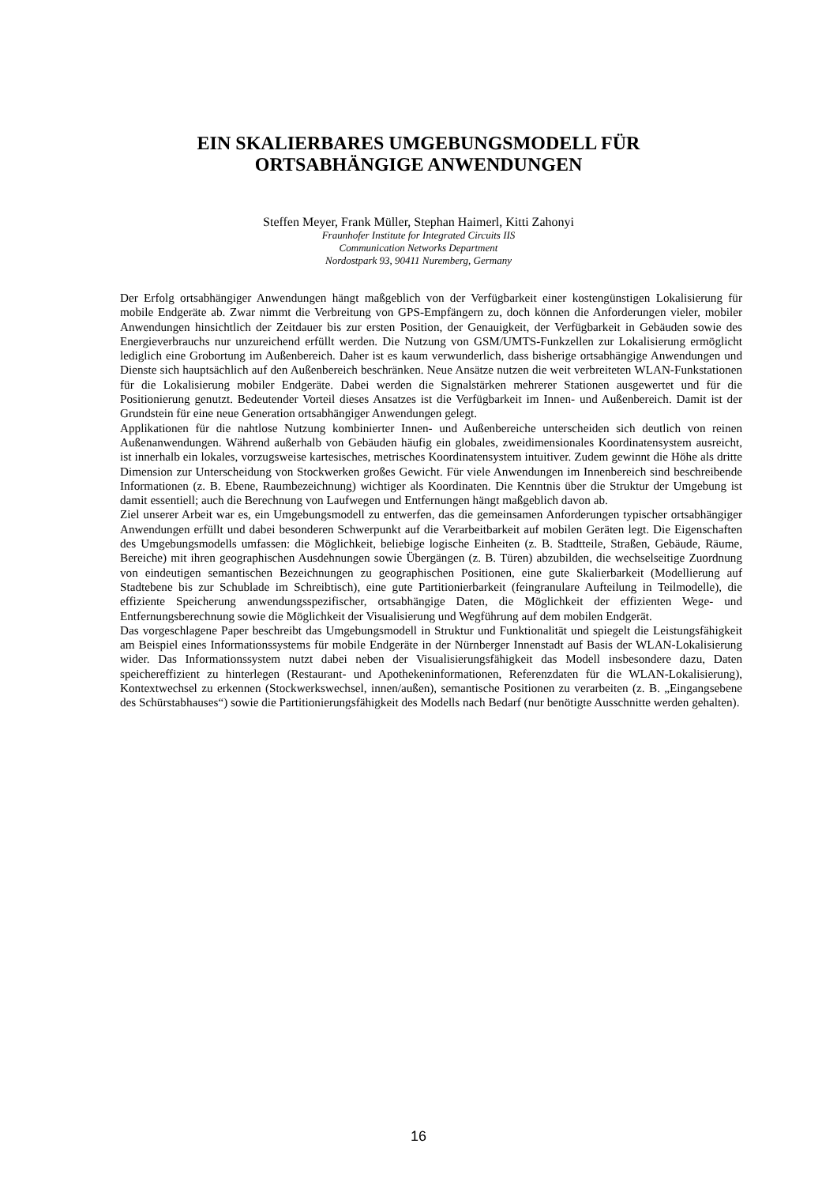EIN SKALIERBARES UMGEBUNGSMODELL FÜR
ORTSABHÄNGIGE ANWENDUNGEN
Steffen Meyer, Frank Müller, Stephan Haimerl, Kitti Zahonyi
Fraunhofer Institute for Integrated Circuits IIS
Communication Networks Department
Nordostpark 93, 90411 Nuremberg, Germany
Der Erfolg ortsabhängiger Anwendungen hängt maßgeblich von der Verfügbarkeit einer kostengünstigen Lokalisierung für mobile Endgeräte ab. Zwar nimmt die Verbreitung von GPS-Empfängern zu, doch können die Anforderungen vieler, mobiler Anwendungen hinsichtlich der Zeitdauer bis zur ersten Position, der Genauigkeit, der Verfügbarkeit in Gebäuden sowie des Energieverbrauchs nur unzureichend erfüllt werden. Die Nutzung von GSM/UMTS-Funkzellen zur Lokalisierung ermöglicht lediglich eine Grobortung im Außenbereich. Daher ist es kaum verwunderlich, dass bisherige ortsabhängige Anwendungen und Dienste sich hauptsächlich auf den Außenbereich beschränken. Neue Ansätze nutzen die weit verbreiteten WLAN-Funkstationen für die Lokalisierung mobiler Endgeräte. Dabei werden die Signalstärken mehrerer Stationen ausgewertet und für die Positionierung genutzt. Bedeutender Vorteil dieses Ansatzes ist die Verfügbarkeit im Innen- und Außenbereich. Damit ist der Grundstein für eine neue Generation ortsabhängiger Anwendungen gelegt.
Applikationen für die nahtlose Nutzung kombinierter Innen- und Außenbereiche unterscheiden sich deutlich von reinen Außenanwendungen. Während außerhalb von Gebäuden häufig ein globales, zweidimensionales Koordinatensystem ausreicht, ist innerhalb ein lokales, vorzugsweise kartesisches, metrisches Koordinatensystem intuitiver. Zudem gewinnt die Höhe als dritte Dimension zur Unterscheidung von Stockwerken großes Gewicht. Für viele Anwendungen im Innenbereich sind beschreibende Informationen (z. B. Ebene, Raumbezeichnung) wichtiger als Koordinaten. Die Kenntnis über die Struktur der Umgebung ist damit essentiell; auch die Berechnung von Laufwegen und Entfernungen hängt maßgeblich davon ab.
Ziel unserer Arbeit war es, ein Umgebungsmodell zu entwerfen, das die gemeinsamen Anforderungen typischer ortsabhängiger Anwendungen erfüllt und dabei besonderen Schwerpunkt auf die Verarbeitbarkeit auf mobilen Geräten legt. Die Eigenschaften des Umgebungsmodells umfassen: die Möglichkeit, beliebige logische Einheiten (z. B. Stadtteile, Straßen, Gebäude, Räume, Bereiche) mit ihren geographischen Ausdehnungen sowie Übergängen (z. B. Türen) abzubilden, die wechselseitige Zuordnung von eindeutigen semantischen Bezeichnungen zu geographischen Positionen, eine gute Skalierbarkeit (Modellierung auf Stadtebene bis zur Schublade im Schreibtisch), eine gute Partitionierbarkeit (feingranulare Aufteilung in Teilmodelle), die effiziente Speicherung anwendungsspezifischer, ortsabhängige Daten, die Möglichkeit der effizienten Wege- und Entfernungsberechnung sowie die Möglichkeit der Visualisierung und Wegführung auf dem mobilen Endgerät.
Das vorgeschlagene Paper beschreibt das Umgebungsmodell in Struktur und Funktionalität und spiegelt die Leistungsfähigkeit am Beispiel eines Informationssystems für mobile Endgeräte in der Nürnberger Innenstadt auf Basis der WLAN-Lokalisierung wider. Das Informationssystem nutzt dabei neben der Visualisierungsfähigkeit das Modell insbesondere dazu, Daten speichereffizient zu hinterlegen (Restaurant- und Apothekeninformationen, Referenzdaten für die WLAN-Lokalisierung), Kontextwechsel zu erkennen (Stockwerkswechsel, innen/außen), semantische Positionen zu verarbeiten (z. B. „Eingangsebene des Schürstabhauses“) sowie die Partitionierungsfähigkeit des Modells nach Bedarf (nur benötigte Ausschnitte werden gehalten).
16